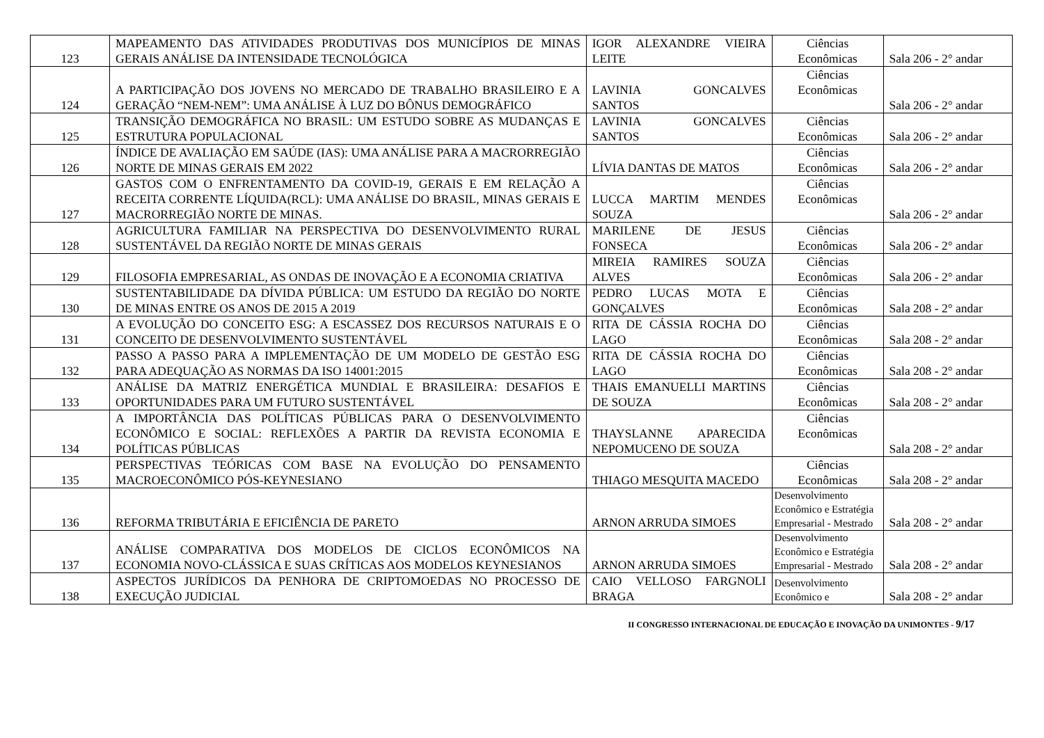| 123 | MAPEAMENTO DAS ATIVIDADES PRODUTIVAS DOS MUNICÍPIOS DE MINAS GERAIS ANÁLISE DA INTENSIDADE TECNOLÓGICA | IGOR ALEXANDRE VIEIRA LEITE | Ciências Econômicas | Sala 206 - 2° andar |
| 124 | A PARTICIPAÇÃO DOS JOVENS NO MERCADO DE TRABALHO BRASILEIRO E A GERAÇÃO “NEM-NEM”: UMA ANÁLISE À LUZ DO BÔNUS DEMOGRÁFICO | LAVINIA GONCALVES SANTOS | Ciências Econômicas | Sala 206 - 2° andar |
| 125 | TRANSIÇÃO DEMOGRÁFICA NO BRASIL: UM ESTUDO SOBRE AS MUDANÇAS E ESTRUTURA POPULACIONAL | LAVINIA GONCALVES SANTOS | Ciências Econômicas | Sala 206 - 2° andar |
| 126 | ÍNDICE DE AVALIAÇÃO EM SAÚDE (IAS): UMA ANÁLISE PARA A MACRORREGIÃO NORTE DE MINAS GERAIS EM 2022 | LÍVIA DANTAS DE MATOS | Ciências Econômicas | Sala 206 - 2° andar |
| 127 | GASTOS COM O ENFRENTAMENTO DA COVID-19, GERAIS E EM RELAÇÃO A RECEITA CORRENTE LÍQUIDA(RCL): UMA ANÁLISE DO BRASIL, MINAS GERAIS E MACRORREGIÃO NORTE DE MINAS. | LUCCA MARTIM MENDES SOUZA | Ciências Econômicas | Sala 206 - 2° andar |
| 128 | AGRICULTURA FAMILIAR NA PERSPECTIVA DO DESENVOLVIMENTO RURAL SUSTENTÁVEL DA REGIÃO NORTE DE MINAS GERAIS | MARILENE DE JESUS FONSECA | Ciências Econômicas | Sala 206 - 2° andar |
| 129 | FILOSOFIA EMPRESARIAL, AS ONDAS DE INOVAÇÃO E A ECONOMIA CRIATIVA | MIREIA RAMIRES SOUZA ALVES | Ciências Econômicas | Sala 206 - 2° andar |
| 130 | SUSTENTABILIDADE DA DÍVIDA PÚBLICA: UM ESTUDO DA REGIÃO DO NORTE DE MINAS ENTRE OS ANOS DE 2015 A 2019 | PEDRO LUCAS MOTA E GONÇALVES | Ciências Econômicas | Sala 208 - 2° andar |
| 131 | A EVOLUÇÃO DO CONCEITO ESG: A ESCASSEZ DOS RECURSOS NATURAIS E O CONCEITO DE DESENVOLVIMENTO SUSTENTÁVEL | RITA DE CÁSSIA ROCHA DO LAGO | Ciências Econômicas | Sala 208 - 2° andar |
| 132 | PASSO A PASSO PARA A IMPLEMENTAÇÃO DE UM MODELO DE GESTÃO ESG PARA ADEQUAÇÃO AS NORMAS DA ISO 14001:2015 | RITA DE CÁSSIA ROCHA DO LAGO | Ciências Econômicas | Sala 208 - 2° andar |
| 133 | ANÁLISE DA MATRIZ ENERGÉTICA MUNDIAL E BRASILEIRA: DESAFIOS E OPORTUNIDADES PARA UM FUTURO SUSTENTÁVEL | THAIS EMANUELLI MARTINS DE SOUZA | Ciências Econômicas | Sala 208 - 2° andar |
| 134 | A IMPORTÂNCIA DAS POLÍTICAS PÚBLICAS PARA O DESENVOLVIMENTO ECONÔMICO E SOCIAL: REFLEXÕES A PARTIR DA REVISTA ECONOMIA E POLÍTICAS PÚBLICAS | THAYSLANNE APARECIDA NEPOMUCENO DE SOUZA | Ciências Econômicas | Sala 208 - 2° andar |
| 135 | PERSPECTIVAS TEÓRICAS COM BASE NA EVOLUÇÃO DO PENSAMENTO MACROECONÔMICO PÓS-KEYNESIANO | THIAGO MESQUITA MACEDO | Ciências Econômicas | Sala 208 - 2° andar |
| 136 | REFORMA TRIBUTÁRIA E EFICIÊNCIA DE PARETO | ARNON ARRUDA SIMOES | Desenvolvimento Econômico e Estratégia Empresarial - Mestrado | Sala 208 - 2° andar |
| 137 | ANÁLISE COMPARATIVA DOS MODELOS DE CICLOS ECONÔMICOS NA ECONOMIA NOVO-CLÁSSICA E SUAS CRÍTICAS AOS MODELOS KEYNESIANOS | ARNON ARRUDA SIMOES | Desenvolvimento Econômico e Estratégia Empresarial - Mestrado | Sala 208 - 2° andar |
| 138 | ASPECTOS JURÍDICOS DA PENHORA DE CRIPTOMOEDAS NO PROCESSO DE EXECUÇÃO JUDICIAL | CAIO VELLOSO FARGNOLI BRAGA | Desenvolvimento Econômico e | Sala 208 - 2° andar |
II CONGRESSO INTERNACIONAL DE EDUCAÇÃO E INOVAÇÃO DA UNIMONTES - 9/17